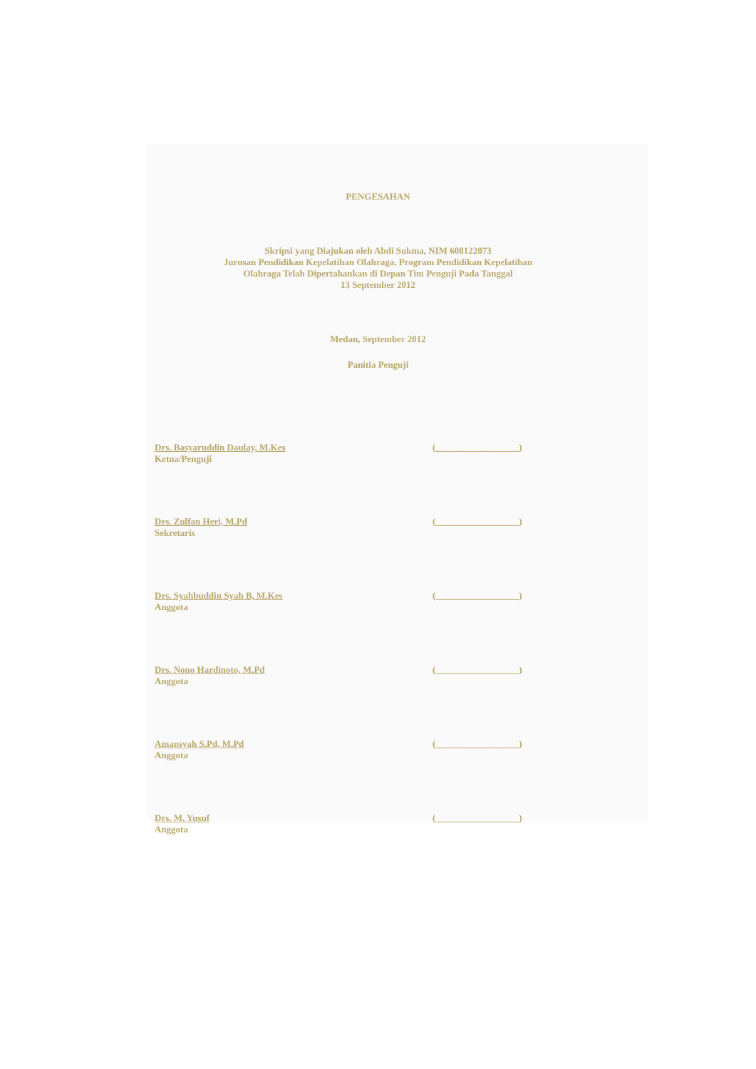PENGESAHAN
Skripsi yang Diajukan oleh Abdi Sukma, NIM 608122073
Jurusan Pendidikan Kepelatihan Olahraga, Program Pendidikan Kepelatihan
Olahraga Telah Dipertahankan di Depan Tim Penguji Pada Tanggal
13 September 2012
Medan, September 2012
Panitia Penguji
Drs. Basyaruddin Daulay, M.Kes
Ketua/Penguji
(__________________)
Drs. Zulfan Heri, M.Pd
Sekretaris
(__________________)
Drs. Syahbuddin Syah B, M.Kes
Anggota
(__________________)
Drs. Nono Hardinoto, M.Pd
Anggota
(__________________)
Amansyah S.Pd, M.Pd
Anggota
(__________________)
Drs. M. Yusuf
Anggota
(__________________)